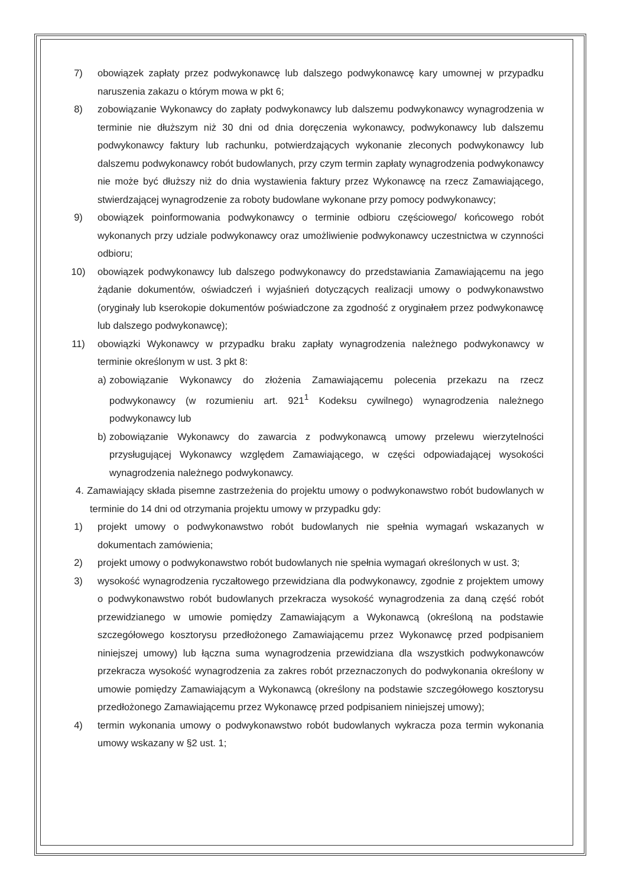7) obowiązek zapłaty przez podwykonawcę lub dalszego podwykonawcę kary umownej w przypadku naruszenia zakazu o którym mowa w pkt 6;
8) zobowiązanie Wykonawcy do zapłaty podwykonawcy lub dalszemu podwykonawcy wynagrodzenia w terminie nie dłuższym niż 30 dni od dnia doręczenia wykonawcy, podwykonawcy lub dalszemu podwykonawcy faktury lub rachunku, potwierdzających wykonanie zleconych podwykonawcy lub dalszemu podwykonawcy robót budowlanych, przy czym termin zapłaty wynagrodzenia podwykonawcy nie może być dłuższy niż do dnia wystawienia faktury przez Wykonawcę na rzecz Zamawiającego, stwierdzającej wynagrodzenie za roboty budowlane wykonane przy pomocy podwykonawcy;
9) obowiązek poinformowania podwykonawcy o terminie odbioru częściowego/ końcowego robót wykonanych przy udziale podwykonawcy oraz umożliwienie podwykonawcy uczestnictwa w czynności odbioru;
10) obowiązek podwykonawcy lub dalszego podwykonawcy do przedstawiania Zamawiającemu na jego żądanie dokumentów, oświadczeń i wyjaśnień dotyczących realizacji umowy o podwykonawstwo (oryginały lub kserokopie dokumentów poświadczone za zgodność z oryginałem przez podwykonawcę lub dalszego podwykonawcę);
11) obowiązki Wykonawcy w przypadku braku zapłaty wynagrodzenia należnego podwykonawcy w terminie określonym w ust. 3 pkt 8:
a) zobowiązanie Wykonawcy do złożenia Zamawiającemu polecenia przekazu na rzecz podwykonawcy (w rozumieniu art. 921<sup>1</sup> Kodeksu cywilnego) wynagrodzenia należnego podwykonawcy lub
b) zobowiązanie Wykonawcy do zawarcia z podwykonawcą umowy przelewu wierzytelności przysługującej Wykonawcy względem Zamawiającego, w części odpowiadającej wysokości wynagrodzenia należnego podwykonawcy.
4. Zamawiający składa pisemne zastrzeżenia do projektu umowy o podwykonawstwo robót budowlanych w terminie do 14 dni od otrzymania projektu umowy w przypadku gdy:
1) projekt umowy o podwykonawstwo robót budowlanych nie spełnia wymagań wskazanych w dokumentach zamówienia;
2) projekt umowy o podwykonawstwo robót budowlanych nie spełnia wymagań określonych w ust. 3;
3) wysokość wynagrodzenia ryczałtowego przewidziana dla podwykonawcy, zgodnie z projektem umowy o podwykonawstwo robót budowlanych przekracza wysokość wynagrodzenia za daną część robót przewidzianego w umowie pomiędzy Zamawiającym a Wykonawcą (określoną na podstawie szczegółowego kosztorysu przedłożonego Zamawiającemu przez Wykonawcę przed podpisaniem niniejszej umowy) lub łączna suma wynagrodzenia przewidziana dla wszystkich podwykonawców przekracza wysokość wynagrodzenia za zakres robót przeznaczonych do podwykonania określony w umowie pomiędzy Zamawiającym a Wykonawcą (określony na podstawie szczegółowego kosztorysu przedłożonego Zamawiającemu przez Wykonawcę przed podpisaniem niniejszej umowy);
4) termin wykonania umowy o podwykonawstwo robót budowlanych wykracza poza termin wykonania umowy wskazany w §2 ust. 1;